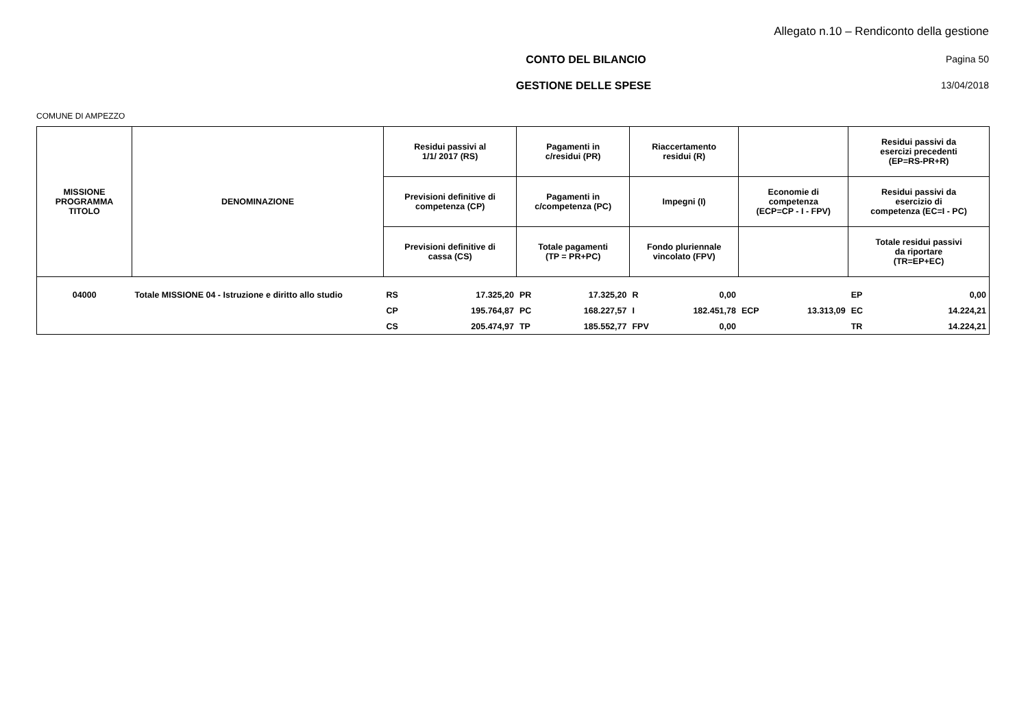Allegato n.10 – Rendiconto della gestione
CONTO DEL BILANCIO Pagina 50
GESTIONE DELLE SPESE 13/04/2018
COMUNE DI AMPEZZO
| MISSIONE PROGRAMMA TITOLO | DENOMINAZIONE | Residui passivi al 1/1/ 2017 (RS) | | Pagamenti in c/residui (PR) | | Riaccertamento residui (R) | | | | Residui passivi da esercizi precedenti (EP=RS-PR+R) | |
| --- | --- | --- | --- | --- | --- | --- | --- | --- | --- | --- | --- |
| | | Previsioni definitive di competenza (CP) | | Pagamenti in c/competenza (PC) | | Impegni (I) | | Economie di competenza (ECP=CP - I - FPV) | | Residui passivi da esercizio di competenza (EC=I - PC) | |
| | | Previsioni definitive di cassa (CS) | | Totale pagamenti (TP = PR+PC) | | Fondo pluriennale vincolato (FPV) | | | | Totale residui passivi da riportare (TR=EP+EC) | |
| 04000 | Totale MISSIONE 04 - Istruzione e diritto allo studio | RS | 17.325,20 | PR | 17.325,20 | R | 0,00 | | | EP | 0,00 |
| | | CP | 195.764,87 | PC | 168.227,57 | I | 182.451,78 | ECP | 13.313,09 | EC | 14.224,21 |
| | | CS | 205.474,97 | TP | 185.552,77 | FPV | 0,00 | | | TR | 14.224,21 |